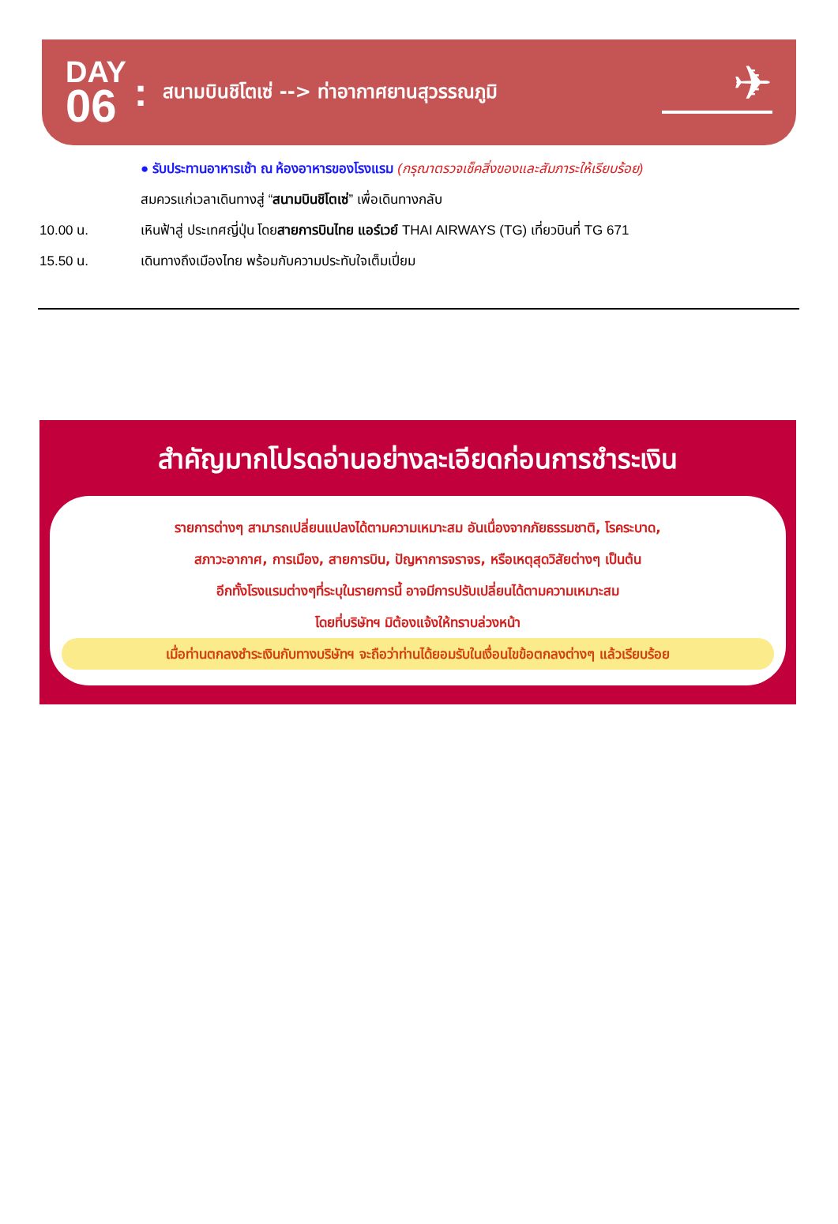DAY
06
:
สนามบินชิโตเซ่ --> ท่าอากาศยานสุวรรณภูมิ
✈
● รับประทานอาหารเช้า ณ ห้องอาหารของโรงแรม (กรุณาตรวจเช็คสิ่งของและสัมภาระให้เรียบร้อย)
สมควรแก่เวลาเดินทางสู่ “สนามบินชิโตเซ่” เพื่อเดินทางกลับ
10.00 น. เหินฟ้าสู่ ประเทศญี่ปุ่น โดยสายการบินไทย แอร์เวย์ THAI AIRWAYS (TG) เที่ยวบินที่ TG 671
15.50 น. เดินทางถึงเมืองไทย พร้อมกับความประทับใจเต็มเปี่ยม
สำคัญมากโปรดอ่านอย่างละเอียดก่อนการชำระเงิน
รายการต่างๆ สามารถเปลี่ยนแปลงได้ตามความเหมาะสม อันเนื่องจากภัยธรรมชาติ, โรคระบาด,
สภาวะอากาศ, การเมือง, สายการบิน, ปัญหาการจราจร, หรือเหตุสุดวิสัยต่างๆ เป็นต้น
อีกทั้งโรงแรมต่างๆที่ระบุในรายการนี้ อาจมีการปรับเปลี่ยนได้ตามความเหมาะสม
โดยที่บริษัทฯ มิต้องแจ้งให้ทราบล่วงหน้า
เมื่อท่านตกลงชำระเงินกับทางบริษัทฯ จะถือว่าท่านได้ยอมรับในเงื่อนไขข้อตกลงต่างๆ แล้วเรียบร้อย